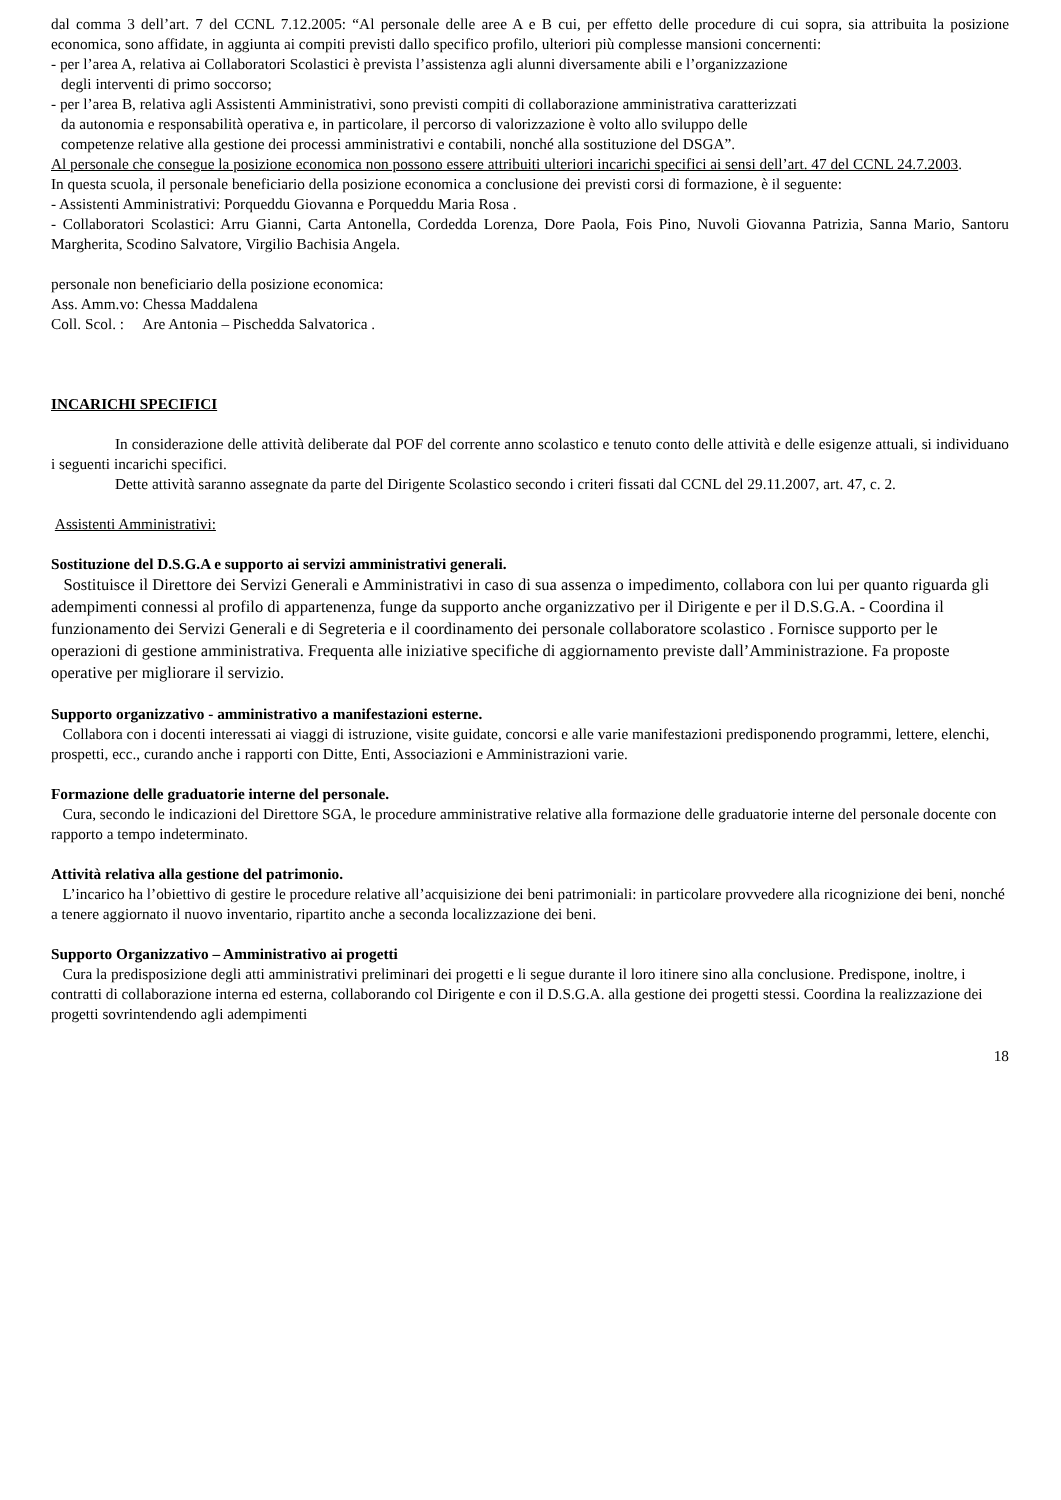dal comma 3 dell’art. 7 del CCNL 7.12.2005: “Al personale delle aree A e B cui, per effetto delle procedure di cui sopra, sia attribuita la posizione economica, sono affidate, in aggiunta ai compiti previsti dallo specifico profilo, ulteriori più complesse mansioni concernenti:
- per l’area A, relativa ai Collaboratori Scolastici è prevista l’assistenza agli alunni diversamente abili e l’organizzazione
degli interventi di primo soccorso;
- per l’area B, relativa agli Assistenti Amministrativi, sono previsti compiti di collaborazione amministrativa caratterizzati
da autonomia e responsabilità operativa e, in particolare, il percorso di valorizzazione è volto allo sviluppo delle
competenze relative alla gestione dei processi amministrativi e contabili, nonché alla sostituzione del DSGA”.
Al personale che consegue la posizione economica non possono essere attribuiti ulteriori incarichi specifici ai sensi dell’art. 47 del CCNL 24.7.2003.
In questa scuola, il personale beneficiario della posizione economica a conclusione dei previsti corsi di formazione, è il seguente:
- Assistenti Amministrativi: Porqueddu Giovanna e Porqueddu Maria Rosa .
- Collaboratori Scolastici: Arru Gianni, Carta Antonella, Cordedda Lorenza, Dore Paola, Fois Pino, Nuvoli Giovanna Patrizia, Sanna Mario, Santoru Margherita, Scodino Salvatore, Virgilio Bachisia Angela.
personale non beneficiario della posizione economica:
Ass. Amm.vo: Chessa Maddalena
Coll. Scol. : Are Antonia – Pischedda Salvatorica .
INCARICHI SPECIFICI
In considerazione delle attività deliberate dal POF del corrente anno scolastico e tenuto conto delle attività e delle esigenze attuali, si individuano i seguenti incarichi specifici.
Dette attività saranno assegnate da parte del Dirigente Scolastico secondo i criteri fissati dal CCNL del 29.11.2007, art. 47, c. 2.
Assistenti Amministrativi:
Sostituzione del D.S.G.A e supporto ai servizi amministrativi generali.
Sostituisce il Direttore dei Servizi Generali e Amministrativi in caso di sua assenza o impedimento, collabora con lui per quanto riguarda gli adempimenti connessi al profilo di appartenenza, funge da supporto anche organizzativo per il Dirigente e per il D.S.G.A. - Coordina il funzionamento dei Servizi Generali e di Segreteria e il coordinamento dei personale collaboratore scolastico . Fornisce supporto per le operazioni di gestione amministrativa. Frequenta alle iniziative specifiche di aggiornamento previste dall’Amministrazione. Fa proposte operative per migliorare il servizio.
Supporto organizzativo - amministrativo a manifestazioni esterne.
Collabora con i docenti interessati ai viaggi di istruzione, visite guidate, concorsi e alle varie manifestazioni predisponendo programmi, lettere, elenchi, prospetti, ecc., curando anche i rapporti con Ditte, Enti, Associazioni e Amministrazioni varie.
Formazione delle graduatorie interne del personale.
Cura, secondo le indicazioni del Direttore SGA, le procedure amministrative relative alla formazione delle graduatorie interne del personale docente con rapporto a tempo indeterminato.
Attività relativa alla gestione del patrimonio.
L’incarico ha l’obiettivo di gestire le procedure relative all’acquisizione dei beni patrimoniali: in particolare provvedere alla ricognizione dei beni, nonché a tenere aggiornato il nuovo inventario, ripartito anche a seconda localizzazione dei beni.
Supporto Organizzativo – Amministrativo ai progetti
Cura la predisposizione degli atti amministrativi preliminari dei progetti e li segue durante il loro itinere sino alla conclusione. Predispone, inoltre, i contratti di collaborazione interna ed esterna, collaborando col Dirigente e con il D.S.G.A. alla gestione dei progetti stessi. Coordina la realizzazione dei progetti sovrintendendo agli adempimenti
18